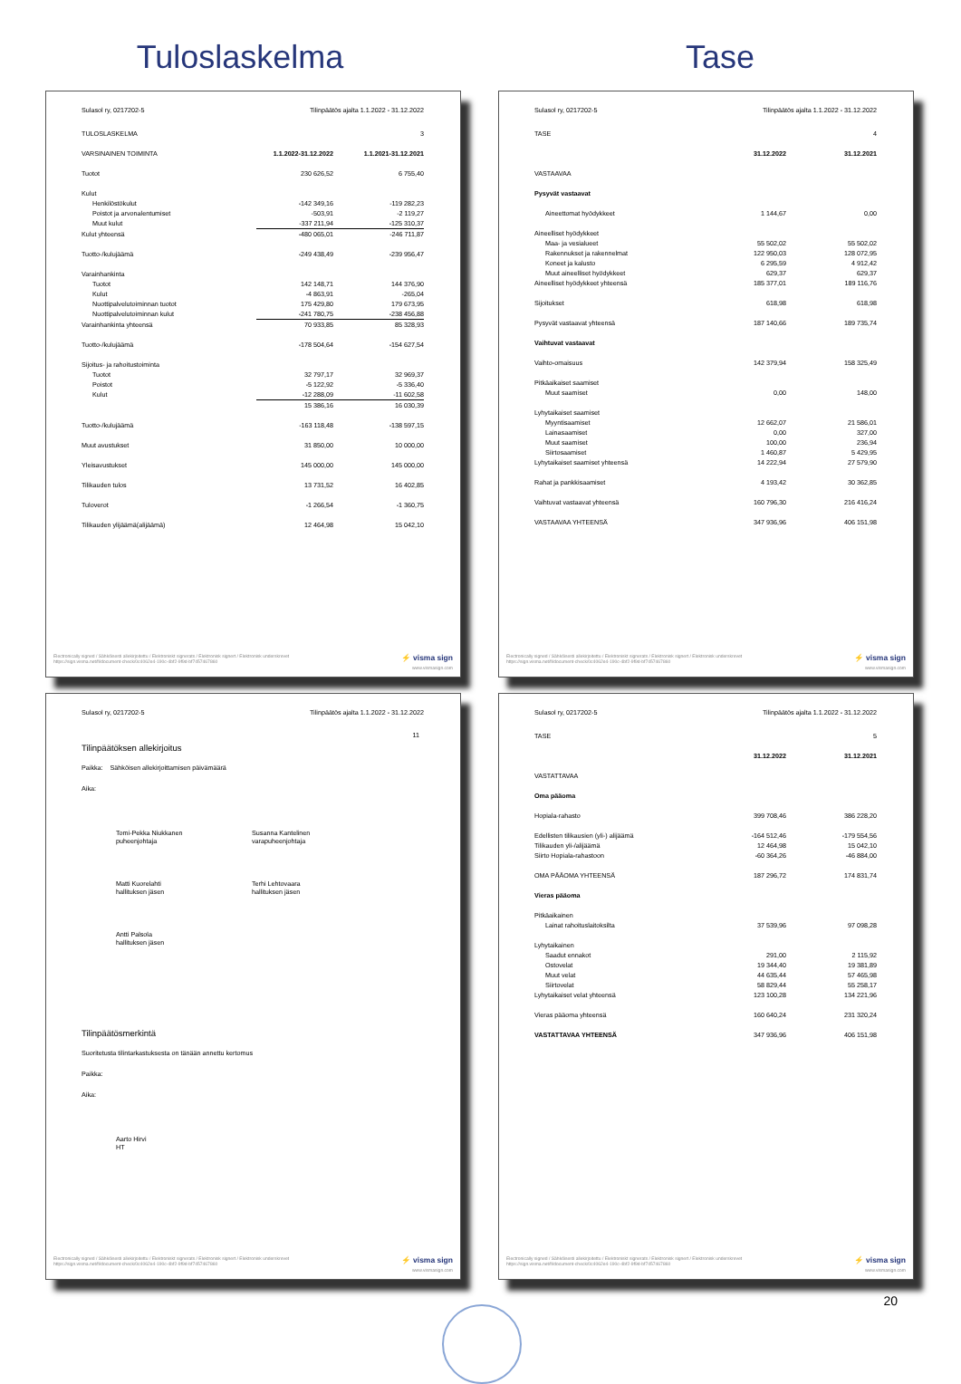Tuloslaskelma Tase
Sulasol ry, 0217202-5 Tilinpäätös ajalta 1.1.2022 - 31.12.2022
| TULOSLASKELMA | | 3 |
| VARSINAINEN TOIMINTA | 1.1.2022-31.12.2022 | 1.1.2021-31.12.2021 |
| Tuotot | 230 626,52 | 6 755,40 |
| Kulut | | |
| Henkilöstökulut | -142 349,16 | -119 282,23 |
| Poistot ja arvonalentumiset | -503,91 | -2 119,27 |
| Muut kulut | -337 211,94 | -125 310,37 |
| Kulut yhteensä | -480 065,01 | -246 711,87 |
| Tuotto-/kulujäämä | -249 438,49 | -239 956,47 |
| Varainhankinta | | |
| Tuotot | 142 148,71 | 144 376,90 |
| Kulut | -4 863,91 | -265,04 |
| Nuottipalvelutoiminnan tuotot | 175 429,80 | 179 673,95 |
| Nuottipalvelutoiminnan kulut | -241 780,75 | -238 456,88 |
| Varainhankinta yhteensä | 70 933,85 | 85 328,93 |
| Tuotto-/kulujäämä | -178 504,64 | -154 627,54 |
| Sijoitus- ja rahoitustoiminta | | |
| Tuotot | 32 797,17 | 32 969,37 |
| Poistot | -5 122,92 | -5 336,40 |
| Kulut | -12 288,09 | -11 602,58 |
| | 15 386,16 | 16 030,39 |
| Tuotto-/kulujäämä | -163 118,48 | -138 597,15 |
| Muut avustukset | 31 850,00 | 10 000,00 |
| Yleisavustukset | 145 000,00 | 145 000,00 |
| Tilikauden tulos | 13 731,52 | 16 402,85 |
| Tuloverot | -1 266,54 | -1 360,75 |
| Tilikauden ylijäämä(alijäämä) | 12 464,98 | 15 042,10 |
Electronically signed / Sähköisesti allekirjoitettu / Elektroniskt signerats / Elektronisk signert / Elektronisk underskrevet
https://sign.visma.net/fi/document-check/0c4062e4-190c-4bf2-9f9d-bf7457467860
⚡ visma sign
www.vismasign.com
Sulasol ry, 0217202-5 Tilinpäätös ajalta 1.1.2022 - 31.12.2022
| TASE | | 4 |
| | 31.12.2022 | 31.12.2021 |
| VASTAAVAA | | |
| Pysyvät vastaavat | | |
| Aineettomat hyödykkeet | 1 144,67 | 0,00 |
| Aineelliset hyödykkeet | | |
| Maa- ja vesialueet | 55 502,02 | 55 502,02 |
| Rakennukset ja rakennelmat | 122 950,03 | 128 072,95 |
| Koneet ja kalusto | 6 295,59 | 4 912,42 |
| Muut aineelliset hyödykkeet | 629,37 | 629,37 |
| Aineelliset hyödykkeet yhteensä | 185 377,01 | 189 116,76 |
| Sijoitukset | 618,98 | 618,98 |
| Pysyvät vastaavat yhteensä | 187 140,66 | 189 735,74 |
| Vaihtuvat vastaavat | | |
| Vaihto-omaisuus | 142 379,94 | 158 325,49 |
| Pitkäaikaiset saamiset | | |
| Muut saamiset | 0,00 | 148,00 |
| Lyhytaikaiset saamiset | | |
| Myyntisaamiset | 12 662,07 | 21 586,01 |
| Lainasaamiset | 0,00 | 327,00 |
| Muut saamiset | 100,00 | 236,94 |
| Siirtosaamiset | 1 460,87 | 5 429,95 |
| Lyhytaikaiset saamiset yhteensä | 14 222,94 | 27 579,90 |
| Rahat ja pankkisaamiset | 4 193,42 | 30 362,85 |
| Vaihtuvat vastaavat yhteensä | 160 796,30 | 216 416,24 |
| VASTAAVAA YHTEENSÄ | 347 936,96 | 406 151,98 |
Electronically signed / Sähköisesti allekirjoitettu / Elektroniskt signerats / Elektronisk signert / Elektronisk underskrevet
https://sign.visma.net/fi/document-check/0c4062e4-190c-4bf2-9f9d-bf7457467860
⚡ visma sign
www.vismasign.com
Sulasol ry, 0217202-5 Tilinpäätös ajalta 1.1.2022 - 31.12.2022
11
Tilinpäätöksen allekirjoitus
Paikka: Sähköisen allekirjoittamisen päivämäärä
Aika:
Tomi-Pekka Niukkanen
puheenjohtaja
Susanna Kantelinen
varapuheenjohtaja
Matti Kuorelahti
hallituksen jäsen
Terhi Lehtovaara
hallituksen jäsen
Antti Palsola
hallituksen jäsen
Tilinpäätösmerkintä
Suoritetusta tilintarkastuksesta on tänään annettu kertomus
Paikka:
Aika:
Aarto Hirvi
HT
Electronically signed / Sähköisesti allekirjoitettu / Elektroniskt signerats / Elektronisk signert / Elektronisk underskrevet
https://sign.visma.net/fi/document-check/0c4062e4-190c-4bf2-9f9d-bf7457467860
⚡ visma sign
www.vismasign.com
Sulasol ry, 0217202-5 Tilinpäätös ajalta 1.1.2022 - 31.12.2022
| TASE | | 5 |
| | 31.12.2022 | 31.12.2021 |
| VASTATTAVAA | | |
| Oma pääoma | | |
| Hopiala-rahasto | 399 708,46 | 386 228,20 |
| Edellisten tilikausien (yli-) alijäämä | -164 512,46 | -179 554,56 |
| Tilikauden yli-/alijäämä | 12 464,98 | 15 042,10 |
| Siirto Hopiala-rahastoon | -60 364,26 | -46 884,00 |
| OMA PÄÄOMA YHTEENSÄ | 187 296,72 | 174 831,74 |
| Vieras pääoma | | |
| Pitkäaikainen | | |
| Lainat rahoituslaitoksilta | 37 539,96 | 97 098,28 |
| Lyhytaikainen | | |
| Saadut ennakot | 291,00 | 2 115,92 |
| Ostovelat | 19 344,40 | 19 381,89 |
| Muut velat | 44 635,44 | 57 465,98 |
| Siirtovelat | 58 829,44 | 55 258,17 |
| Lyhytaikaiset velat yhteensä | 123 100,28 | 134 221,96 |
| Vieras pääoma yhteensä | 160 640,24 | 231 320,24 |
| VASTATTAVAA YHTEENSÄ | 347 936,96 | 406 151,98 |
Electronically signed / Sähköisesti allekirjoitettu / Elektroniskt signerats / Elektronisk signert / Elektronisk underskrevet
https://sign.visma.net/fi/document-check/0c4062e4-190c-4bf2-9f9d-bf7457467860
⚡ visma sign
www.vismasign.com
20